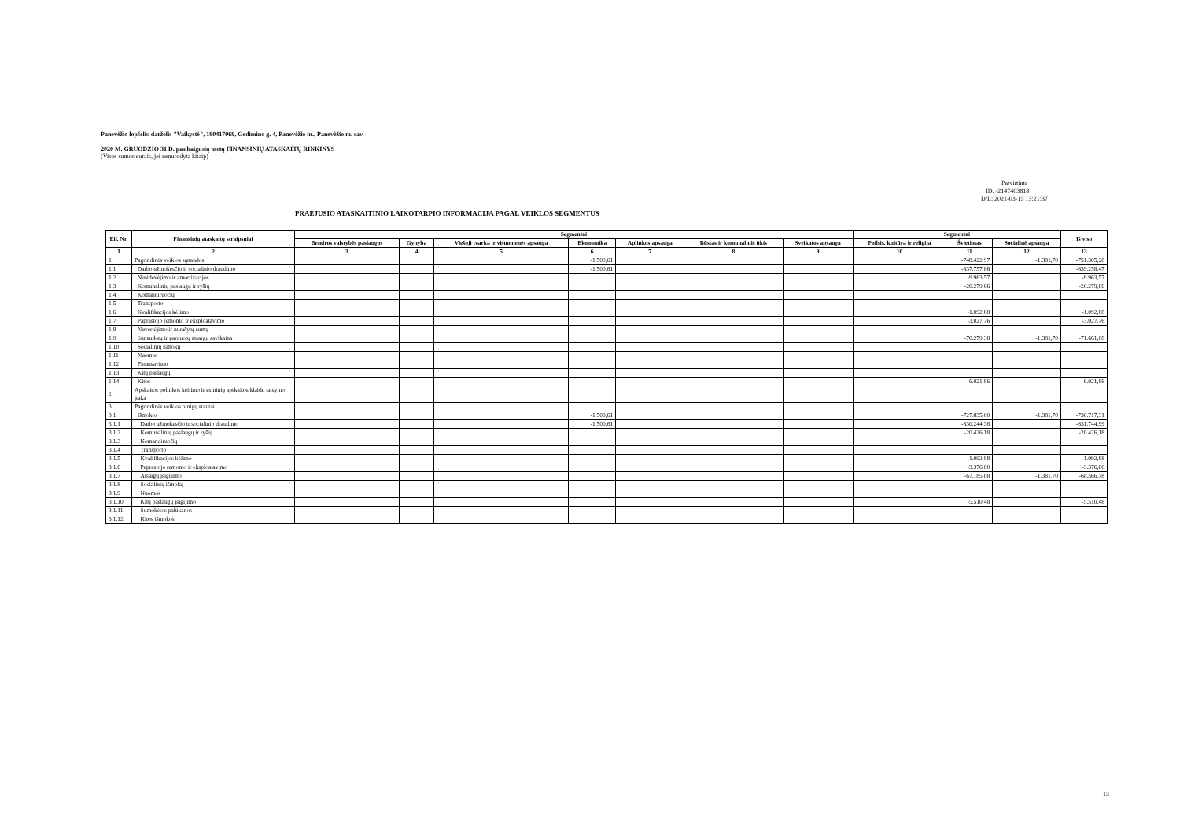Panevėžio lopšelis-darželis "Vaikystė", 190417069, Gedimino g. 4, Panevėžio m., Panevėžio m. sav.
2020 M. GRUODŽIO 31 D. pasibaigusių metų FINANSINIŲ ATASKAITŲ RINKINYS
(Visos sumos eurais, jei nenurodyta kitaip)
Patvirtinta
ID: -2147403818
D/L: 2021-03-15 13:21:37
PRAĖJUSIO ATASKAITINIO LAIKOTARPIO INFORMACIJA PAGAL VEIKLOS SEGMENTUS
| Eil. Nr. | Finansinių ataskaitų straipsniai | Segmentai | | | | | | | Segmentai | | | Iš viso |
| --- | --- | --- | --- | --- | --- | --- | --- | --- | --- | --- | --- | --- |
| | | Bendros valstybės paslaugos | Gynyba | Viešoji tvarka ir visuomenės apsauga | Ekonomika | Aplinkos apsauga | Būstas ir komunalinis ūkis | Sveikatos apsauga | Poilsis, kultūra ir religija | Švietimas | Socialinė apsauga | |
| 1 | 2 | 3 | 4 | 5 | 6 | 7 | 8 | 9 | 10 | 11 | 12 | 13 |
| 1 | Pagrindinės veiklos sąnaudos | | | | -1.500,61 | | | | | -748.422,97 | -1.381,70 | -751.305,28 |
| 1.1 | Darbo užmokesčio ir socialinio draudimo | | | | -1.500,61 | | | | | -637.757,86 | | -639.258,47 |
| 1.2 | Nusidėvėjimo ir amortizacijos | | | | | | | | | -9.963,57 | | -9.963,57 |
| 1.3 | Komunalinių paslaugų ir ryšių | | | | | | | | | -20.279,66 | | -20.279,66 |
| 1.4 | Komandiruočių | | | | | | | | | | | |
| 1.5 | Transporto | | | | | | | | | | | |
| 1.6 | Kvalifikacijos kėlimo | | | | | | | | | -1.092,88 | | -1.092,88 |
| 1.7 | Paprastojo remonto ir eksploatavimo | | | | | | | | | -3.027,76 | | -3.027,76 |
| 1.8 | Nuvertėjimo ir nurašytų sumų | | | | | | | | | | | |
| 1.9 | Sunaudotų ir parduotų atsargų savikaina | | | | | | | | | -70.279,38 | -1.381,70 | -71.661,08 |
| 1.10 | Socialinių išmokų | | | | | | | | | | | |
| 1.11 | Nuomos | | | | | | | | | | | |
| 1.12 | Finansavimo | | | | | | | | | | | |
| 1.13 | Kitų paslaugų | | | | | | | | | | | |
| 1.14 | Kitos | | | | | | | | | -6.021,86 | | -6.021,86 |
| 2 | Apskaitos politikos keitimo ir esminių apskaitos klaidų taisymo įtaka | | | | | | | | | | | |
| 3 | Pagrindinės veiklos pinigų srautai | | | | | | | | | | | |
| 3.1 | Išmokos | | | | -1.500,61 | | | | | -727.835,00 | -1.381,70 | -730.717,31 |
| 3.1.1 | Darbo užmokesčio ir socialinio draudimo | | | | -1.500,61 | | | | | -630.244,38 | | -631.744,99 |
| 3.1.2 | Komunalinių paslaugų ir ryšių | | | | | | | | | -20.426,18 | | -20.426,18 |
| 3.1.3 | Komandiruočių | | | | | | | | | | | |
| 3.1.4 | Transporto | | | | | | | | | | | |
| 3.1.5 | Kvalifikacijos kėlimo | | | | | | | | | -1.092,88 | | -1.092,88 |
| 3.1.6 | Paprastojo remonto ir eksploatavimo | | | | | | | | | -3.376,00 | | -3.376,00 |
| 3.1.7 | Atsargų įsigijimo | | | | | | | | | -67.185,08 | -1.381,70 | -68.566,78 |
| 3.1.8 | Socialinių išmokų | | | | | | | | | | | |
| 3.1.9 | Nuomos | | | | | | | | | | | |
| 3.1.10 | Kitų paslaugų įsigijimo | | | | | | | | | -5.510,48 | | -5.510,48 |
| 3.1.11 | Sumokėtos palūkanos | | | | | | | | | | | |
| 3.1.12 | Kitos išmokos | | | | | | | | | | | |
13